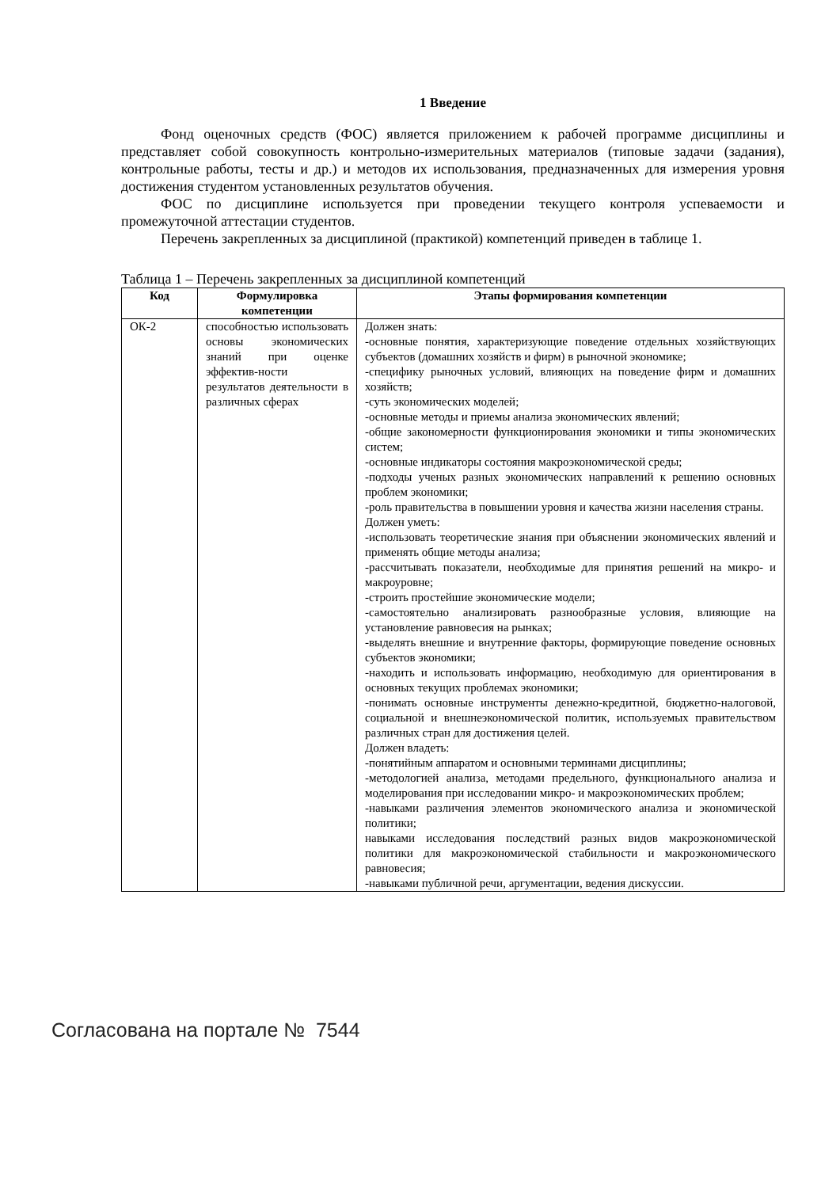1 Введение
Фонд оценочных средств (ФОС) является приложением к рабочей программе дисциплины и представляет собой совокупность контрольно-измерительных материалов (типовые задачи (задания), контрольные работы, тесты и др.) и методов их использования, предназначенных для измерения уровня достижения студентом установленных результатов обучения.
ФОС по дисциплине используется при проведении текущего контроля успеваемости и промежуточной аттестации студентов.
Перечень закрепленных за дисциплиной (практикой) компетенций приведен в таблице 1.
Таблица 1 – Перечень закрепленных за дисциплиной компетенций
| Код | Формулировка компетенции | Этапы формирования компетенции |
| --- | --- | --- |
| ОК-2 | способностью использовать основы экономических знаний при оценке эффектив-ности результатов деятельности в различных сферах | Должен знать: -основные понятия, характеризующие поведение отдельных хозяйствующих субъектов (домашних хозяйств и фирм) в рыночной экономике; -специфику рыночных условий, влияющих на поведение фирм и домашних хозяйств; -суть экономических моделей; -основные методы и приемы анализа экономических явлений; -общие закономерности функционирования экономики и типы экономических систем; -основные индикаторы состояния макроэкономической среды; -подходы ученых разных экономических направлений к решению основных проблем экономики; -роль правительства в повышении уровня и качества жизни населения страны. Должен уметь: -использовать теоретические знания при объяснении экономических явлений и применять общие методы анализа; -рассчитывать показатели, необходимые для принятия решений на микро- и макроуровне; -строить простейшие экономические модели; -самостоятельно анализировать разнообразные условия, влияющие на установление равновесия на рынках; -выделять внешние и внутренние факторы, формирующие поведение основных субъектов экономики; -находить и использовать информацию, необходимую для ориентирования в основных текущих проблемах экономики; -понимать основные инструменты денежно-кредитной, бюджетно-налоговой, социальной и внешнеэкономической политик, используемых правительством различных стран для достижения целей. Должен владеть: -понятийным аппаратом и основными терминами дисциплины; -методологией анализа, методами предельного, функционального анализа и моделирования при исследовании микро- и макроэкономических проблем; -навыками различения элементов экономического анализа и экономической политики; навыками исследования последствий разных видов макроэкономической политики для макроэкономической стабильности и макроэкономического равновесия; -навыками публичной речи, аргументации, ведения дискуссии. |
Согласована на портале № 7544